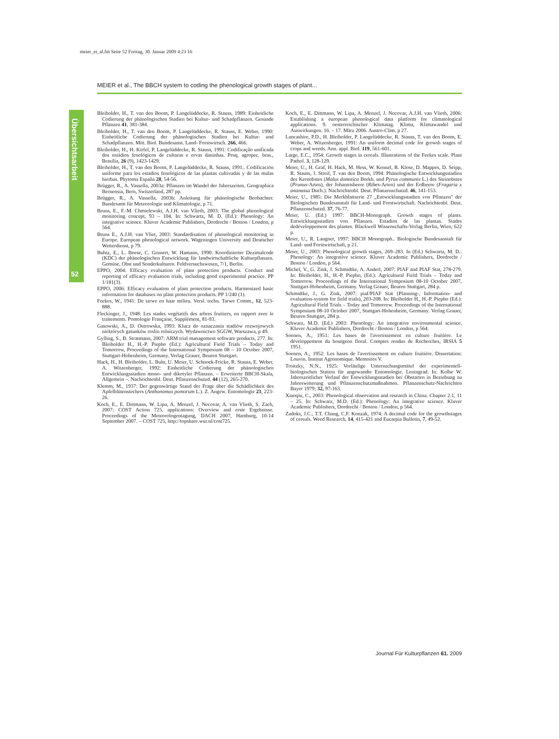meier_et_al.fm Seite 52 Freitag, 30. Januar 2009 4:23 16
MEIER et al., The BBCH system to coding the phenological growth stages of plant...
Übersichtsarbeit
52
Bleiholder, H., T. van den Boom, P. Langelüddecke, R. Stauss, 1989: Einheitliche Codierung der phänologischen Stadien bei Kultur- und Schadpflanzen. Gesunde Pflanzen 41, 381-384.
Bleiholder, H., T. van den Boom, P. Langelüddecke, R. Stauss, E. Weber, 1990: Einheitliche Codierung der phänologischen Stadien bei Kultur- und Schadpflanzen. Mitt. Biol. Bundesanst. Land- Forstwirtsch. 266, 466.
Bleiholder, H., H. Kirfel, P. Langelüddecke, R. Stauss, 1991: Codificação unificada dos estádios fenológicos de culturas e ervas daninhas. Pesq. agropec. bras., Brasília, 26 (9), 1423-1429.
Bleiholder, H., T. van den Boom, P. Langelüddecke, R. Stauss, 1991:. Codificación uniforme para los estadios fenológicos de las plantas cultivadas y de las malas hierbas. Phytoma España 28, 54-56.
Brügger, R., A. Vassella, 2003a: Pflanzen im Wandel der Jahreszeiten. Geographica Bernensia, Bern, Switzerland, 287 pp.
Brügger, R., A. Vassella, 2003b: Anleitung für phänologische Beobachter. Bundesamt für Meteorologie und Klimatologie, p 71.
Bruns, E., F.-M. Chmielewski, A.J.H. van Vlieth, 2003: The global phenological monitoring concept, 93 – 104. In: Schwartz, M. D. (Ed.): Phenology: An integrative science. Kluver Academic Publishers, Dordrecht / Boston / London, p 564.
Bruns E., A.J.H. van Vliet, 2003: Standardisation of phenological monitoring in Europe. European phenological network. Wageningen University and Deutscher Wetterdienst, p 79.
Buhtz, E., L. Boese, C. Grunert, W. Hamann, 1990: Koordinierter Dezimalcode (KDC) der phänologischen Entwicklung für landwirtschaftliche Kulturpflanzen. Gemüse, Obst und Sonderkulturen. Feldversuchswesen, 7/1, Berlin.
EPPO, 2004: Efficacy evaluation of plant protection products. Conduct and reporting of efficacy evaluation trials, including good experimental practice. PP 1/181(3).
EPPO, 2006: Efficacy evaluation of plant protection products. Harmonized basic information for databases on plant protection products. PP 1/240 (1).
Feekes, W., 1941: De tarwe en haar milieu. Versl. techn. Tarwe Comm., 12, 523-888.
Fleckinger, J., 1948: Les stades vegétatifs des arbres fruitiers, en rapport avec le traitements. Pomologie Française, Supplément, 81-93.
Gasowski, A., D. Ostrowska, 1993: Klucz do oznaczania stadiów rozwojowych niektórych gatunków roslin rolniczych. Wydawnictwo SGGW, Warszawa, p 49.
Gylling, S., B. Stratmann, 2007: ARM trial management software products, 277. In: Bleiholder H., H.-P. Piepho (Ed.): Agricultural Field Trials – Today and Tomorrow, Proceedings of the International Symposium 08 – 10 October 2007, Stuttgart-Hohenheim, Germany. Verlag Grauer, Beuren Stuttgart.
Hack, H., H. Bleiholder, L. Buhr, U. Meier, U. Schnock-Fricke, R. Stauss, E. Weber, A. Witzenberger, 1992: Einheitliche Codierung der phänologischen Entwicklungsstadien mono- und dikotyler Pflanzen. – Erweiterte BBCH-Skala, Allgemein –. Nachrichtenbl. Deut. Pflanzenschutzd. 44 (12), 265-270.
Klemm, M., 1937: Der gegenwärtige Stand der Frage über die Schädlichkeit des Apfelblütenstechers (Anthonomus pomorum L.). Z. Angew. Entomologie 23, 223-26.
Koch, E., E. Dittmann, W. Lipa, A. Menzel, J. Necovar, A. van Vlieth, S. Zach, 2007: COST Action 725. applications: Overview and erste Ergebnisse. Proceedings of the Meteorologentagung, DACH 2007, Hamburg, 10-14 September 2007. – COST 725, http://topshare.wur.nl/cost725.
Koch, E., E. Dittmann, W. Lipa, A. Menzel, J. Necovar, A.J.H. van Vlieth, 2006: Establishing a european phenological data platform for climatological applications. 9. oesterreichischer Klimatag. Klima, Klimawandel und Auswirkungen. 16. – 17. März 2006. Austro-Clim, p 27.
Lancashire, P.D., H. Bleiholder, P. Langelüddecke, R. Stauss, T. van den Boom, E. Weber, A. Witzenberger, 1991: An uniform decimal code for growth stages of crops and weeds. Ann. appl. Biol. 119, 561-601.
Large, E.C., 1954: Growth stages in cereals. Illustrations of the Feekes scale. Plant Pathol. 3, 128-129.
Meier, U., H. Graf, H. Hack, M. Hess, W. Kennel, R. Klose, D. Mappes, D. Seipp, R. Stauss, J. Streif, T. van den Boom, 1994: Phänologische Entwicklungsstadien des Kernobstes (Malus domstica Borkh. und Pyrus communis L.) des Steinobstes (Prunus-Arten), der Johannisbeere (Ribes-Arten) und der Erdbeere (Fragaria x ananassa Duch.). Nachrichtenbl. Deut. Pflanzenschutzd. 46, 141-153.
Meier, U., 1985: Die Merkblattserie 27 „Entwicklungsstadien von Pflanzen" der Biologischen Bundesanstalt für Land- und Forstwirtschaft. Nachrichtenbl. Deut. Pflanzenschutzd. 37, 76-77.
Meier, U. (Ed.) 1997: BBCH-Monograph. Growth stages of plants. Entwicklungsstadien von Pflanzen. Estadios de las plantas. Stades dedéveloppement des plantes. Blackwell Wissenschafts-Verlag Berlin, Wien, 622 p.
Meier, U., R. Langner, 1997: BBCH Monograph.. Biologische Bundesanstalt für Land- und Forstwirtschaft, p 21.
Meier, U., 2003: Phenological growth stages, 269–283. In (Ed.) Schwartz, M. D.: Phenology: An integrative science. Kluver Academic Publishers, Dordrecht / Boston / London, p 564.
Michel, V., G. Zink, J. Schmidtke, A. Anderl, 2007: PIAF and PIAF Stat, 278-279. In: Bleiholder, H., H.-P. Piepho, (Ed.): Agricultural Field Trials – Today and Tomorrow. Proceedings of the International Symposium 08-10 October 2007, Stuttgart-Hohenheim, Germany. Verlag Grauer, Beuren Stuttgart, 284 p.
Schmidtke, J., G. Zink, 2007: piaf/PIAF Stat (Planning-, Information- and evaluation-system for field trials), 203-208. In: Bleiholder H., H.-P. Piepho (Ed.): Agricultural Field Trials – Today and Tomorrow. Proceedings of the International Symposium 08-10 October 2007, Stuttgart-Hohenheim, Germany. Verlag Grauer, Beuren Stuttgart, 284 p.
Schwarz, M.D. (Ed.) 2003: Phenology: An integrative environmental science. Kluver Academic Publishers, Dordrecht / Boston / London, p 564.
Soenen, A., 1951: Les bases de l'avertissement en culture fruitière. Le développement du bourgeon floral. Comptes rendus de Recherches, IRSIA 5 1951.
Soenen, A., 1952: Les bases de l'avertissement en culture fruitière. Dissertation: Louvin. Institut Agronomique. Memoires V.
Troitzky, N.N., 1925: Vorläufige Untersuchungsmittel der experimentell-biologischen Station für angewandte Entomologie. Leningrad. In: Kolbe W. Jahreszeitlicher Verlauf der Entwicklungsstadien bei Obstarten in Beziehung zu Jahreswitterung und Pflanzenschutzmaßnahmen. Pflanzenschutz-Nachrichten Bayer 1979; 32, 97-163.
Xiaoqiu, C., 2003: Phenological observation and research in China. Chapter 2.1, 11 – 25. In: Schwarz, M.D. (Ed.): Phenology: An integrative science. Kluver Academic Publishers, Dordrecht / Boston / London, p 564.
Zadoks, J.C., T.T. Chang, C.F. Konzak, 1974: A decimal code for the growthstages of cereals. Weed Research, 14, 415-421 and Eucarpia Bulletin, 7, 49-52.
Journal Für Kulturpflanzen 61. 2009